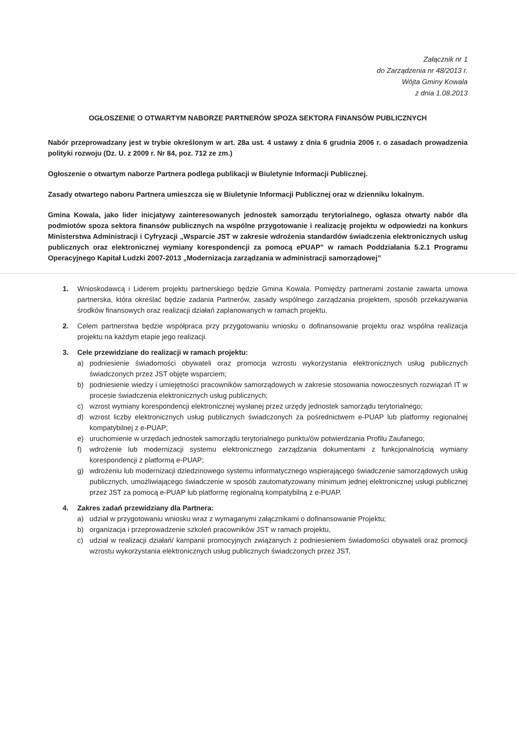Załącznik nr 1
do Zarządzenia nr 48/2013 r.
Wójta Gminy Kowala
z dnia 1.08.2013
OGŁOSZENIE O OTWARTYM NABORZE PARTNERÓW SPOZA SEKTORA FINANSÓW PUBLICZNYCH
Nabór przeprowadzany jest w trybie określonym w art. 28a ust. 4 ustawy z dnia 6 grudnia 2006 r. o zasadach prowadzenia polityki rozwoju (Dz. U. z 2009 r. Nr 84, poz. 712 ze zm.)
Ogłoszenie o otwartym naborze Partnera podlega publikacji w Biuletynie Informacji Publicznej.
Zasady otwartego naboru Partnera umieszcza się w Biuletynie Informacji Publicznej oraz w dzienniku lokalnym.
Gmina Kowala, jako lider inicjatywy zainteresowanych jednostek samorządu terytorialnego, ogłasza otwarty nabór dla podmiotów spoza sektora finansów publicznych na wspólne przygotowanie i realizację projektu w odpowiedzi na konkurs Ministerstwa Administracji i Cyfryzacji „Wsparcie JST w zakresie wdrożenia standardów świadczenia elektronicznych usług publicznych oraz elektronicznej wymiany korespondencji za pomocą ePUAP” w ramach Poddziałania 5.2.1 Programu Operacyjnego Kapitał Ludzki 2007-2013 „Modernizacja zarządzania w administracji samorządowej”
1. Wnioskodawcą i Liderem projektu partnerskiego będzie Gmina Kowala. Pomiędzy partnerami zostanie zawarta umowa partnerska, która określać będzie zadania Partnerów, zasady wspólnego zarządzania projektem, sposób przekazywania środków finansowych oraz realizacji działań zaplanowanych w ramach projektu.
2. Celem partnerstwa będzie współpraca przy przygotowaniu wniosku o dofinansowanie projektu oraz wspólna realizacja projektu na każdym etapie jego realizacji.
3. Cele przewidziane do realizacji w ramach projektu:
a) podniesienie świadomości obywateli oraz promocja wzrostu wykorzystania elektronicznych usług publicznych świadczonych przez JST objęte wsparciem;
b) podniesienie wiedzy i umiejętności pracowników samorządowych w zakresie stosowania nowoczesnych rozwiązań IT w procesie świadczenia elektronicznych usług publicznych;
c) wzrost wymiany korespondencji elektronicznej wysłanej przez urzędy jednostek samorządu terytorialnego;
d) wzrost liczby elektronicznych usług publicznych świadczonych za pośrednictwem e-PUAP lub platformy regionalnej kompatybilnej z e-PUAP;
e) uruchomienie w urzędach jednostek samorządu terytorialnego punktu/ów potwierdzania Profilu Zaufanego;
f) wdrożenie lub modernizacji systemu elektronicznego zarządzania dokumentami z funkcjonalnością wymiany korespondencji z platformą e-PUAP;
g) wdrożeniu lub modernizacji dziedzinowego systemu informatycznego wspierającego świadczenie samorządowych usług publicznych, umożliwiającego świadczenie w sposób zautomatyzowany minimum jednej elektronicznej usługi publicznej przez JST za pomocą e-PUAP lub platformę regionalną kompatybilną z e-PUAP.
4. Zakres zadań przewidziany dla Partnera:
a) udział w przygotowaniu wniosku wraz z wymaganymi załącznikami o dofinansowanie Projektu;
b) organizacja i przeprowadzenie szkoleń pracowników JST w ramach projektu,
c) udział w realizacji działań/ kampanii promocyjnych związanych z podniesieniem świadomości obywateli oraz promocji wzrostu wykorzystania elektronicznych usług publicznych świadczonych przez JST,